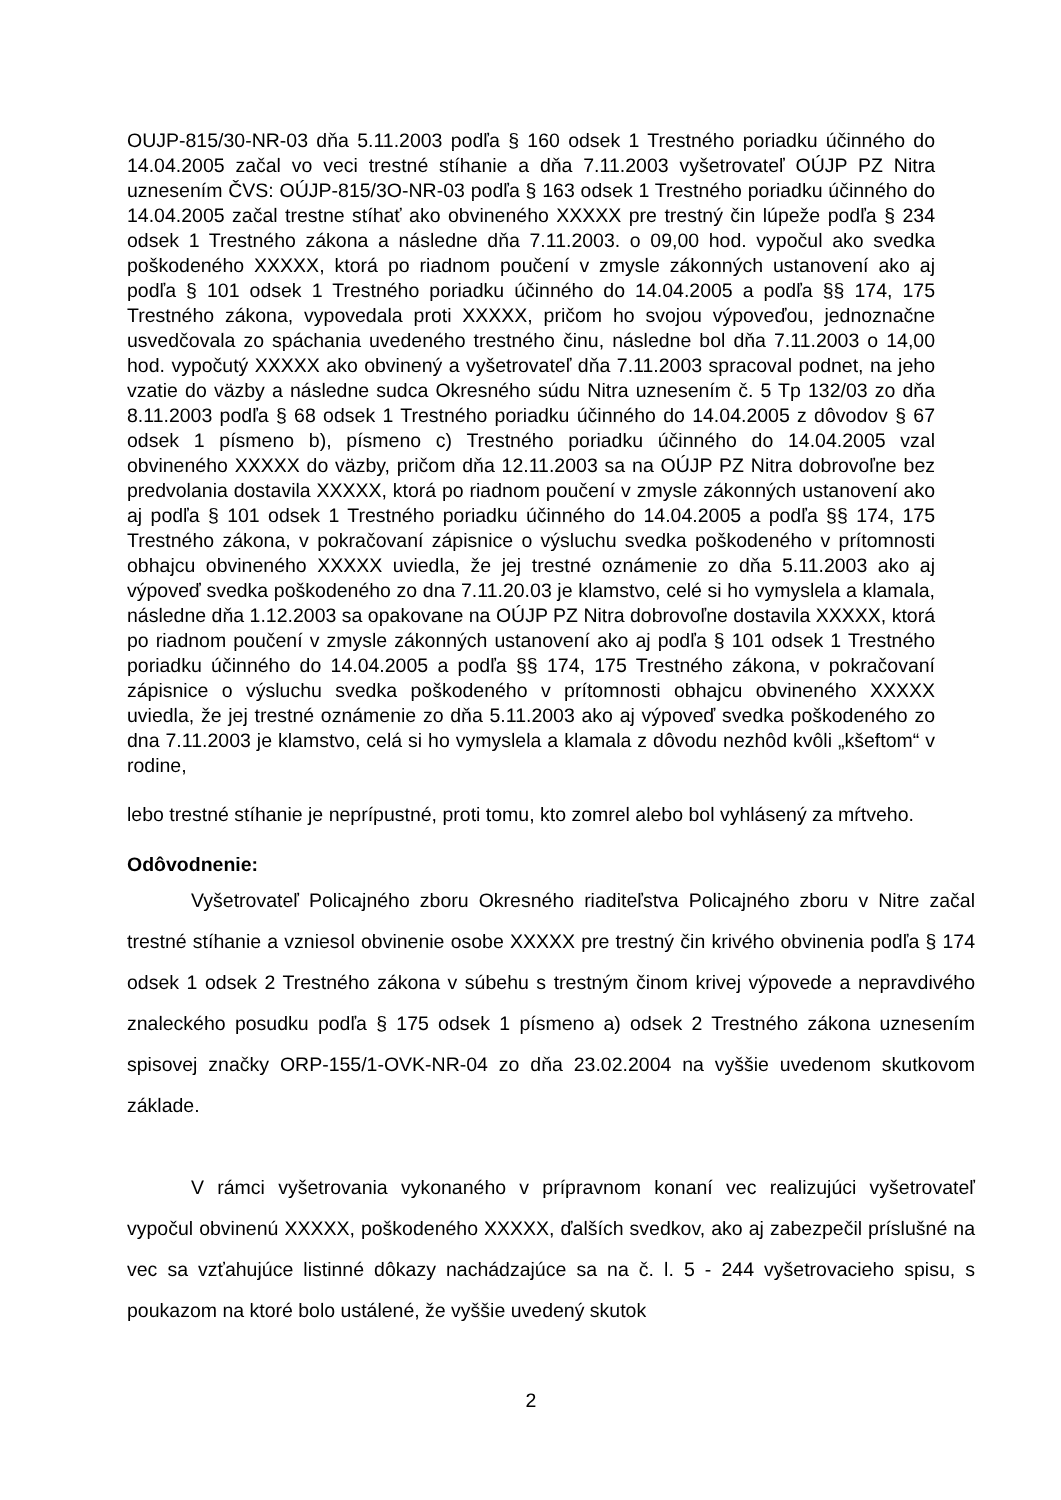OUJP-815/30-NR-03 dňa 5.11.2003 podľa § 160 odsek 1 Trestného poriadku účinného do 14.04.2005 začal vo veci trestné stíhanie a dňa 7.11.2003 vyšetrovateľ OÚJP PZ Nitra uznesením ČVS: OÚJP-815/3O-NR-03 podľa § 163 odsek 1 Trestného poriadku účinného do 14.04.2005 začal trestne stíhať ako obvineného XXXXX pre trestný čin lúpeže podľa § 234 odsek 1 Trestného zákona a následne dňa 7.11.2003. o 09,00 hod. vypočul ako svedka poškodeného XXXXX, ktorá po riadnom poučení v zmysle zákonných ustanovení ako aj podľa § 101 odsek 1 Trestného poriadku účinného do 14.04.2005 a podľa §§ 174, 175 Trestného zákona, vypovedala proti XXXXX, pričom ho svojou výpoveďou, jednoznačne usvedčovala zo spáchania uvedeného trestného činu, následne bol dňa 7.11.2003 o 14,00 hod. vypočutý XXXXX ako obvinený a vyšetrovateľ dňa 7.11.2003 spracoval podnet, na jeho vzatie do väzby a následne sudca Okresného súdu Nitra uznesením č. 5 Tp 132/03 zo dňa 8.11.2003 podľa § 68 odsek 1 Trestného poriadku účinného do 14.04.2005 z dôvodov § 67 odsek 1 písmeno b), písmeno c) Trestného poriadku účinného do 14.04.2005 vzal obvineného XXXXX do väzby, pričom dňa 12.11.2003 sa na OÚJP PZ Nitra dobrovoľne bez predvolania dostavila XXXXX, ktorá po riadnom poučení v zmysle zákonných ustanovení ako aj podľa § 101 odsek 1 Trestného poriadku účinného do 14.04.2005 a podľa §§ 174, 175 Trestného zákona, v pokračovaní zápisnice o výsluchu svedka poškodeného v prítomnosti obhajcu obvineného XXXXX uviedla, že jej trestné oznámenie zo dňa 5.11.2003 ako aj výpoveď svedka poškodeného zo dna 7.11.20.03 je klamstvo, celé si ho vymyslela a klamala, následne dňa 1.12.2003 sa opakovane na OÚJP PZ Nitra dobrovoľne dostavila XXXXX, ktorá po riadnom poučení v zmysle zákonných ustanovení ako aj podľa § 101 odsek 1 Trestného poriadku účinného do 14.04.2005 a podľa §§ 174, 175 Trestného zákona, v pokračovaní zápisnice o výsluchu svedka poškodeného v prítomnosti obhajcu obvineného XXXXX uviedla, že jej trestné oznámenie zo dňa 5.11.2003 ako aj výpoveď svedka poškodeného zo dna 7.11.2003 je klamstvo, celá si ho vymyslela a klamala z dôvodu nezhôd kvôli „kšeftom“ v rodine,
lebo trestné stíhanie je neprípustné, proti tomu, kto zomrel alebo bol vyhlásený za mŕtveho.
Odôvodnenie:
Vyšetrovateľ Policajného zboru Okresného riaditeľstva Policajného zboru v Nitre začal trestné stíhanie a vzniesol obvinenie osobe XXXXX pre trestný čin krivého obvinenia podľa § 174 odsek 1 odsek 2 Trestného zákona v súbehu s trestným činom krivej výpovede a nepravdivého znaleckého posudku podľa § 175 odsek 1 písmeno a) odsek 2 Trestného zákona uznesením spisovej značky ORP-155/1-OVK-NR-04 zo dňa 23.02.2004 na vyššie uvedenom skutkovom základe.
V rámci vyšetrovania vykonaného v prípravnom konaní vec realizujúci vyšetrovateľ vypočul obvinenú XXXXX, poškodeného XXXXX, ďalších svedkov, ako aj zabezpečil príslušné na vec sa vzťahujúce listinné dôkazy nachádzajúce sa na č. l. 5 - 244 vyšetrovacieho spisu, s poukazom na ktoré bolo ustálené, že vyššie uvedený skutok
2